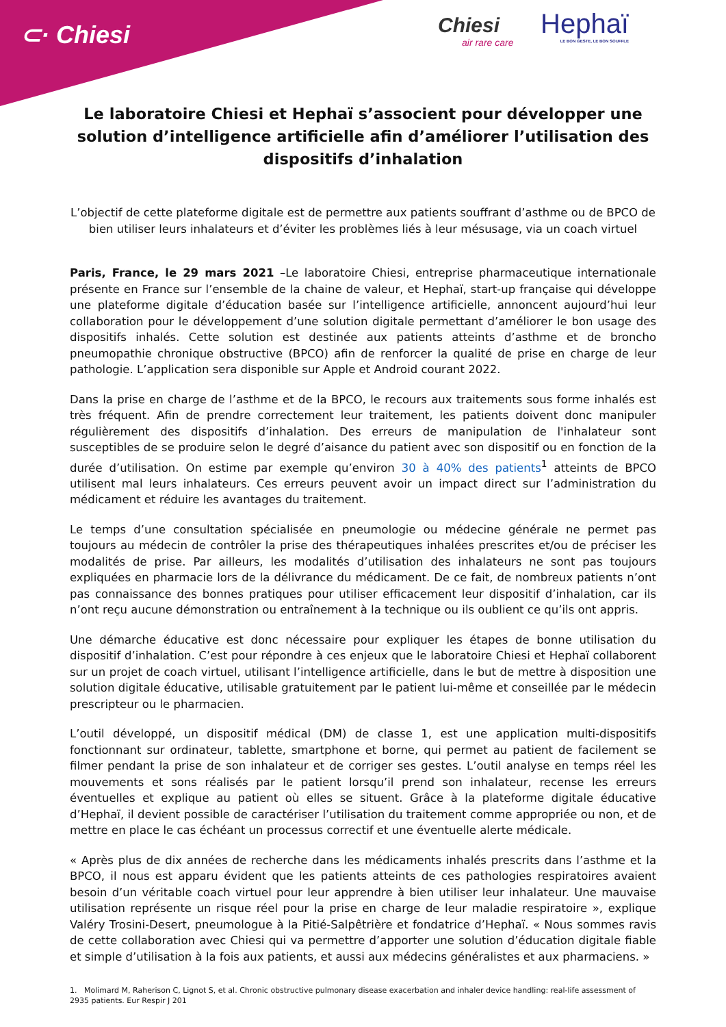⊂· Chiesi Chiesi
air rare care
Hephaï
LE BON GESTE, LE BON SOUFFLE
Le laboratoire Chiesi et Hephaï s’associent pour développer une solution d’intelligence artificielle afin d’améliorer l’utilisation des dispositifs d’inhalation
L’objectif de cette plateforme digitale est de permettre aux patients souffrant d’asthme ou de BPCO de bien utiliser leurs inhalateurs et d’éviter les problèmes liés à leur mésusage, via un coach virtuel
Paris, France, le 29 mars 2021 –Le laboratoire Chiesi, entreprise pharmaceutique internationale présente en France sur l’ensemble de la chaine de valeur, et Hephaï, start-up française qui développe une plateforme digitale d’éducation basée sur l’intelligence artificielle, annoncent aujourd’hui leur collaboration pour le développement d’une solution digitale permettant d’améliorer le bon usage des dispositifs inhalés. Cette solution est destinée aux patients atteints d’asthme et de broncho pneumopathie chronique obstructive (BPCO) afin de renforcer la qualité de prise en charge de leur pathologie. L’application sera disponible sur Apple et Android courant 2022.
Dans la prise en charge de l’asthme et de la BPCO, le recours aux traitements sous forme inhalés est très fréquent. Afin de prendre correctement leur traitement, les patients doivent donc manipuler régulièrement des dispositifs d’inhalation. Des erreurs de manipulation de l'inhalateur sont susceptibles de se produire selon le degré d’aisance du patient avec son dispositif ou en fonction de la durée d’utilisation. On estime par exemple qu’environ 30 à 40% des patients<sup>1</sup> atteints de BPCO utilisent mal leurs inhalateurs. Ces erreurs peuvent avoir un impact direct sur l’administration du médicament et réduire les avantages du traitement.
Le temps d’une consultation spécialisée en pneumologie ou médecine générale ne permet pas toujours au médecin de contrôler la prise des thérapeutiques inhalées prescrites et/ou de préciser les modalités de prise. Par ailleurs, les modalités d’utilisation des inhalateurs ne sont pas toujours expliquées en pharmacie lors de la délivrance du médicament. De ce fait, de nombreux patients n’ont pas connaissance des bonnes pratiques pour utiliser efficacement leur dispositif d’inhalation, car ils n’ont reçu aucune démonstration ou entraînement à la technique ou ils oublient ce qu’ils ont appris.
Une démarche éducative est donc nécessaire pour expliquer les étapes de bonne utilisation du dispositif d’inhalation. C’est pour répondre à ces enjeux que le laboratoire Chiesi et Hephaï collaborent sur un projet de coach virtuel, utilisant l’intelligence artificielle, dans le but de mettre à disposition une solution digitale éducative, utilisable gratuitement par le patient lui-même et conseillée par le médecin prescripteur ou le pharmacien.
L’outil développé, un dispositif médical (DM) de classe 1, est une application multi-dispositifs fonctionnant sur ordinateur, tablette, smartphone et borne, qui permet au patient de facilement se filmer pendant la prise de son inhalateur et de corriger ses gestes. L’outil analyse en temps réel les mouvements et sons réalisés par le patient lorsqu’il prend son inhalateur, recense les erreurs éventuelles et explique au patient où elles se situent. Grâce à la plateforme digitale éducative d’Hephaï, il devient possible de caractériser l’utilisation du traitement comme appropriée ou non, et de mettre en place le cas échéant un processus correctif et une éventuelle alerte médicale.
« Après plus de dix années de recherche dans les médicaments inhalés prescrits dans l’asthme et la BPCO, il nous est apparu évident que les patients atteints de ces pathologies respiratoires avaient besoin d’un véritable coach virtuel pour leur apprendre à bien utiliser leur inhalateur. Une mauvaise utilisation représente un risque réel pour la prise en charge de leur maladie respiratoire », explique Valéry Trosini-Desert, pneumologue à la Pitié-Salpêtrière et fondatrice d’Hephaï. « Nous sommes ravis de cette collaboration avec Chiesi qui va permettre d’apporter une solution d’éducation digitale fiable et simple d’utilisation à la fois aux patients, et aussi aux médecins généralistes et aux pharmaciens. »
1. Molimard M, Raherison C, Lignot S, et al. Chronic obstructive pulmonary disease exacerbation and inhaler device handling: real-life assessment of 2935 patients. Eur Respir J 201